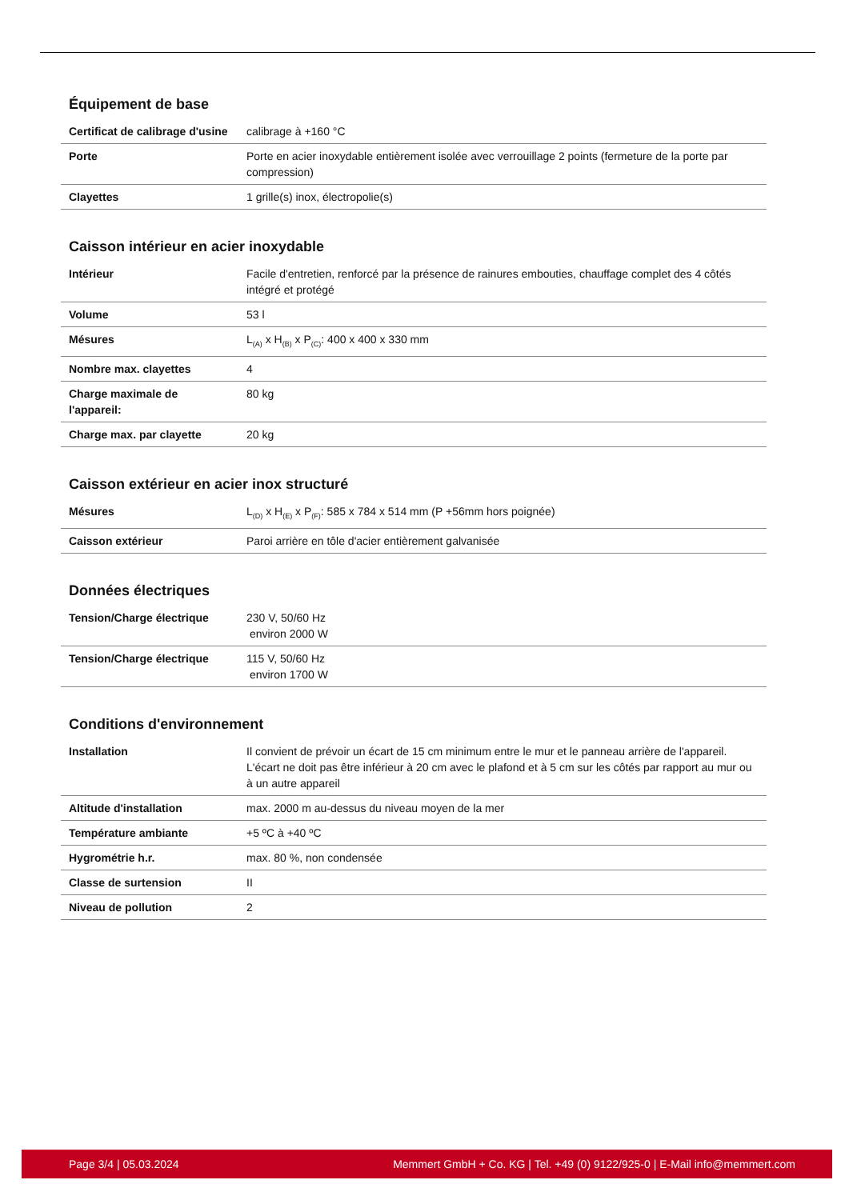Équipement de base
| Certificat de calibrage d'usine | calibrage à +160 °C |
| Porte | Porte en acier inoxydable entièrement isolée avec verrouillage 2 points (fermeture de la porte par compression) |
| Clayettes | 1 grille(s) inox, électropolie(s) |
Caisson intérieur en acier inoxydable
| Intérieur | Facile d'entretien, renforcé par la présence de rainures embouties, chauffage complet des 4 côtés intégré et protégé |
| Volume | 53 l |
| Mésures | L<sub>(A)</sub> x H<sub>(B)</sub> x P<sub>(C)</sub>: 400 x 400 x 330 mm |
| Nombre max. clayettes | 4 |
| Charge maximale de l'appareil: | 80 kg |
| Charge max. par clayette | 20 kg |
Caisson extérieur en acier inox structuré
| Mésures | L<sub>(D)</sub> x H<sub>(E)</sub> x P<sub>(F)</sub>: 585 x 784 x 514 mm (P +56mm hors poignée) |
| Caisson extérieur | Paroi arrière en tôle d'acier entièrement galvanisée |
Données électriques
| Tension/Charge électrique | 230 V, 50/60 Hz environ 2000 W |
| Tension/Charge électrique | 115 V, 50/60 Hz environ 1700 W |
Conditions d'environnement
| Installation | Il convient de prévoir un écart de 15 cm minimum entre le mur et le panneau arrière de l'appareil. L'écart ne doit pas être inférieur à 20 cm avec le plafond et à 5 cm sur les côtés par rapport au mur ou à un autre appareil |
| Altitude d'installation | max. 2000 m au-dessus du niveau moyen de la mer |
| Température ambiante | +5 ºC à +40 ºC |
| Hygrométrie h.r. | max. 80 %, non condensée |
| Classe de surtension | II |
| Niveau de pollution | 2 |
Page 3/4 | 05.03.2024 Memmert GmbH + Co. KG | Tel. +49 (0) 9122/925-0 | E-Mail info@memmert.com